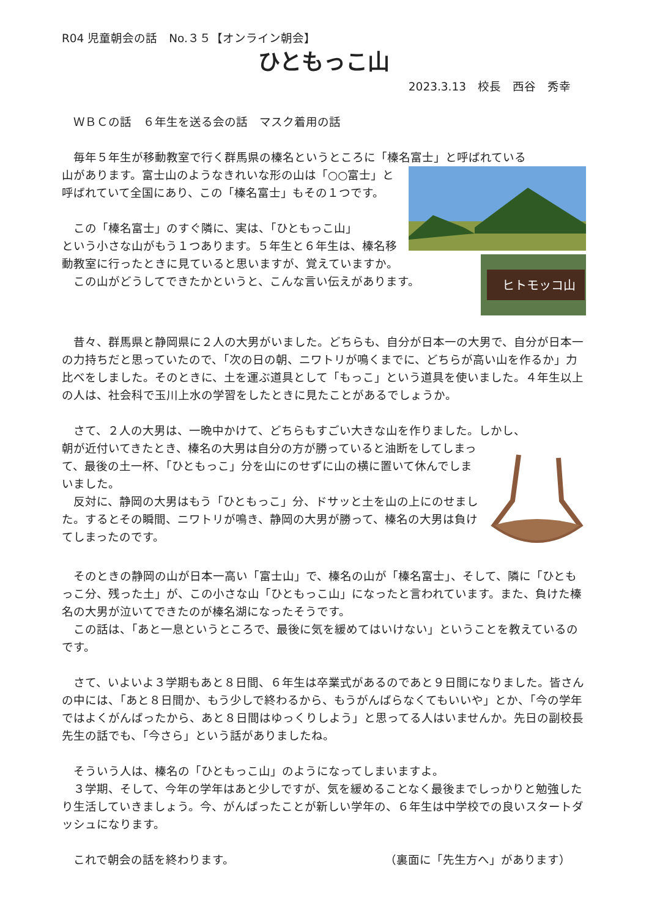R04 児童朝会の話　No.３５【オンライン朝会】
ひともっこ山
2023.3.13　校長　西谷　秀幸
　ＷＢＣの話　６年生を送る会の話　マスク着用の話
　毎年５年生が移動教室で行く群馬県の榛名というところに「榛名富士」と呼ばれている
山があります。富士山のようなきれいな形の山は「○○富士」と呼ばれていて全国にあり、この「榛名富士」もその１つです。
　この「榛名富士」のすぐ隣に、実は、「ひともっこ山」
ヒトモッコ山
という小さな山がもう１つあります。５年生と６年生は、榛名移動教室に行ったときに見ていると思いますが、覚えていますか。
　この山がどうしてできたかというと、こんな言い伝えがあります。
　昔々、群馬県と静岡県に２人の大男がいました。どちらも、自分が日本一の大男で、自分が日本一の力持ちだと思っていたので、「次の日の朝、ニワトリが鳴くまでに、どちらが高い山を作るか」力比べをしました。そのときに、土を運ぶ道具として「もっこ」という道具を使いました。４年生以上の人は、社会科で玉川上水の学習をしたときに見たことがあるでしょうか。
　さて、２人の大男は、一晩中かけて、どちらもすごい大きな山を作りました。しかし、
朝が近付いてきたとき、榛名の大男は自分の方が勝っていると油断をしてしまって、最後の土一杯、「ひともっこ」分を山にのせずに山の横に置いて休んでしまいました。
　反対に、静岡の大男はもう「ひともっこ」分、ドサッと土を山の上にのせました。するとその瞬間、ニワトリが鳴き、静岡の大男が勝って、榛名の大男は負けてしまったのです。
　そのときの静岡の山が日本一高い「富士山」で、榛名の山が「榛名富士」、そして、隣に「ひともっこ分、残った土」が、この小さな山「ひともっこ山」になったと言われています。また、負けた榛名の大男が泣いてできたのが榛名湖になったそうです。
　この話は、「あと一息というところで、最後に気を緩めてはいけない」ということを教えているのです。
　さて、いよいよ３学期もあと８日間、６年生は卒業式があるのであと９日間になりました。皆さんの中には、「あと８日間か、もう少しで終わるから、もうがんばらなくてもいいや」とか、「今の学年ではよくがんばったから、あと８日間はゆっくりしよう」と思ってる人はいませんか。先日の副校長先生の話でも、「今さら」という話がありましたね。
　そういう人は、榛名の「ひともっこ山」のようになってしまいますよ。
　３学期、そして、今年の学年はあと少しですが、気を緩めることなく最後までしっかりと勉強したり生活していきましょう。今、がんばったことが新しい学年の、６年生は中学校での良いスタートダッシュになります。
　これで朝会の話を終わります。 （裏面に「先生方へ」があります）